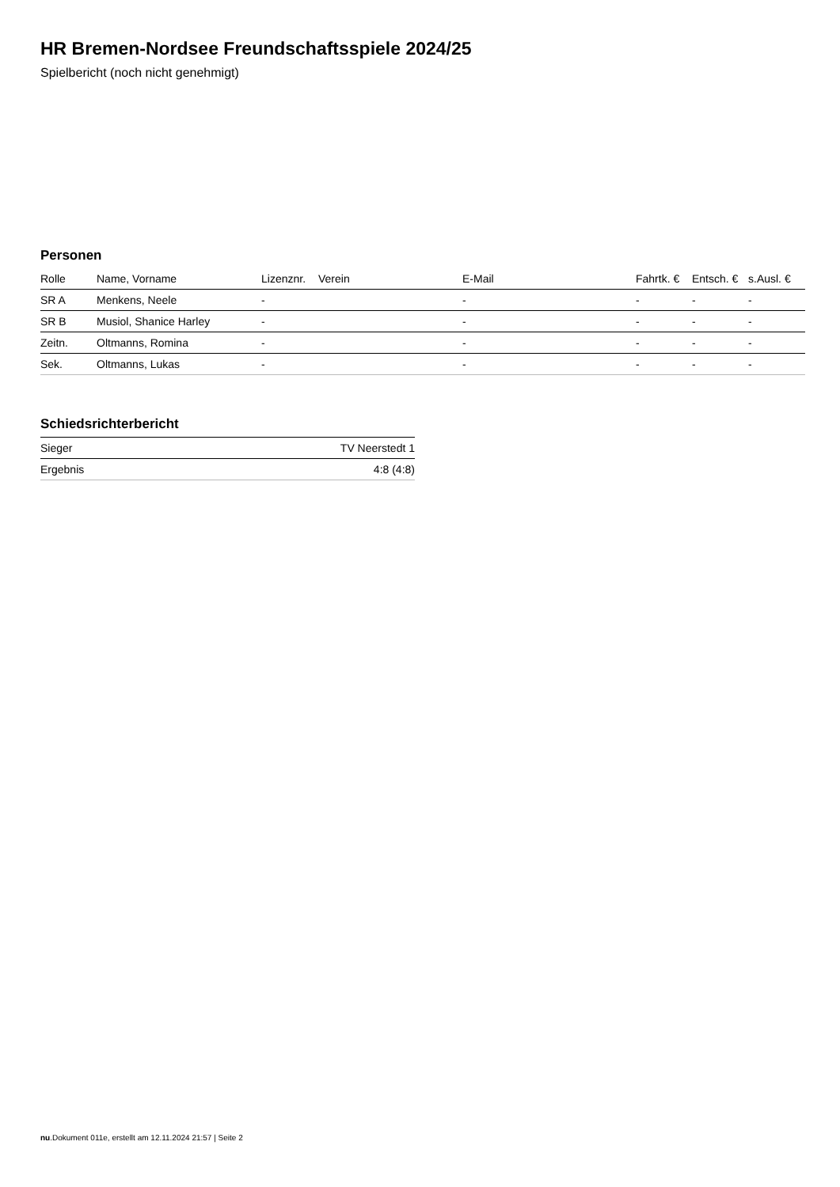HR Bremen-Nordsee Freundschaftsspiele 2024/25
Spielbericht (noch nicht genehmigt)
Personen
| Rolle | Name, Vorname | Lizenznr. | Verein | E-Mail | Fahrtk. € | Entsch. € | s.Ausl. € |
| --- | --- | --- | --- | --- | --- | --- | --- |
| SR A | Menkens, Neele | - | | - | - | - | - |
| SR B | Musiol, Shanice Harley | - | | - | - | - | - |
| Zeitn. | Oltmanns, Romina | - | | - | - | - | - |
| Sek. | Oltmanns, Lukas | - | | - | - | - | - |
Schiedsrichterbericht
| Sieger | TV Neerstedt 1 |
| Ergebnis | 4:8 (4:8) |
nu.Dokument 011e, erstellt am 12.11.2024 21:57 | Seite 2